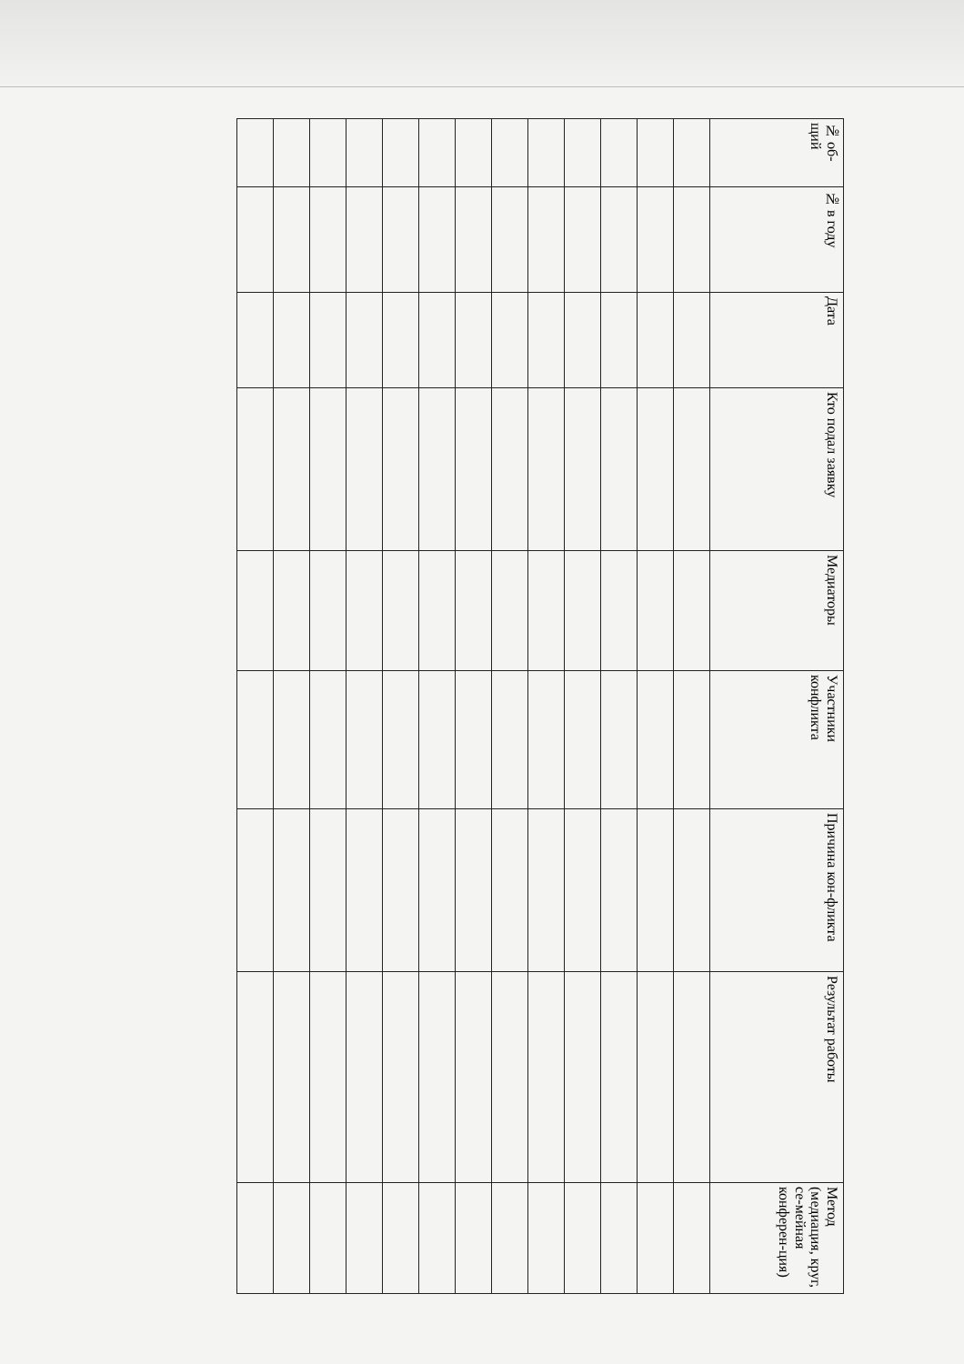| № об-щий | № в году | Дата | Кто подал заявку | Медиаторы | Участники конфликта | Причина кон-фликта | Результат работы | Метод (медиация, круг, се-мейная конферен-ция) |
| --- | --- | --- | --- | --- | --- | --- | --- | --- |